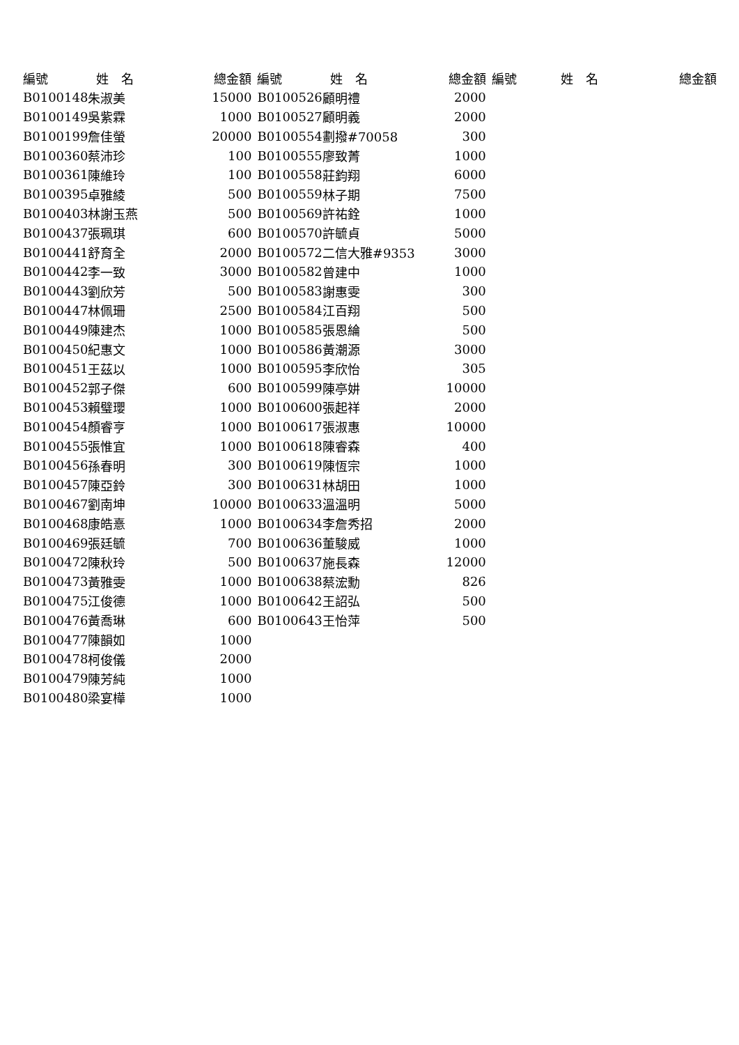| 編號 | 姓 名 | 總金額 | 編號 | 姓 名 | 總金額 | 編號 | 姓 名 | 總金額 |
| --- | --- | --- | --- | --- | --- | --- | --- | --- |
| B0100148 | 朱淑美 | 15000 | B0100526 | 顧明禮 | 2000 | | | |
| B0100149 | 吳紫霖 | 1000 | B0100527 | 顧明義 | 2000 | | | |
| B0100199 | 詹佳螢 | 20000 | B0100554 | 劃撥#70058 | 300 | | | |
| B0100360 | 蔡沛珍 | 100 | B0100555 | 廖致菁 | 1000 | | | |
| B0100361 | 陳維玲 | 100 | B0100558 | 莊鈞翔 | 6000 | | | |
| B0100395 | 卓雅綾 | 500 | B0100559 | 林子期 | 7500 | | | |
| B0100403 | 林謝玉燕 | 500 | B0100569 | 許祐銓 | 1000 | | | |
| B0100437 | 張珮琪 | 600 | B0100570 | 許毓貞 | 5000 | | | |
| B0100441 | 舒育全 | 2000 | B0100572 | 二信大雅#9353 | 3000 | | | |
| B0100442 | 李一致 | 3000 | B0100582 | 曾建中 | 1000 | | | |
| B0100443 | 劉欣芳 | 500 | B0100583 | 謝惠雯 | 300 | | | |
| B0100447 | 林佩珊 | 2500 | B0100584 | 江百翔 | 500 | | | |
| B0100449 | 陳建杰 | 1000 | B0100585 | 張恩綸 | 500 | | | |
| B0100450 | 紀惠文 | 1000 | B0100586 | 黃潮源 | 3000 | | | |
| B0100451 | 王茲以 | 1000 | B0100595 | 李欣怡 | 305 | | | |
| B0100452 | 郭子傑 | 600 | B0100599 | 陳亭妌 | 10000 | | | |
| B0100453 | 賴璧瓔 | 1000 | B0100600 | 張起祥 | 2000 | | | |
| B0100454 | 顏睿亨 | 1000 | B0100617 | 張淑惠 | 10000 | | | |
| B0100455 | 張惟宜 | 1000 | B0100618 | 陳睿森 | 400 | | | |
| B0100456 | 孫春明 | 300 | B0100619 | 陳恆宗 | 1000 | | | |
| B0100457 | 陳亞鈴 | 300 | B0100631 | 林胡田 | 1000 | | | |
| B0100467 | 劉南坤 | 10000 | B0100633 | 溫溫明 | 5000 | | | |
| B0100468 | 康皓憙 | 1000 | B0100634 | 李詹秀招 | 2000 | | | |
| B0100469 | 張廷毓 | 700 | B0100636 | 董駿威 | 1000 | | | |
| B0100472 | 陳秋玲 | 500 | B0100637 | 施長森 | 12000 | | | |
| B0100473 | 黃雅雯 | 1000 | B0100638 | 蔡浤勳 | 826 | | | |
| B0100475 | 江俊德 | 1000 | B0100642 | 王詔弘 | 500 | | | |
| B0100476 | 黃喬琳 | 600 | B0100643 | 王怡萍 | 500 | | | |
| B0100477 | 陳韻如 | 1000 | | | | | | |
| B0100478 | 柯俊儀 | 2000 | | | | | | |
| B0100479 | 陳芳純 | 1000 | | | | | | |
| B0100480 | 梁宴樺 | 1000 | | | | | | |